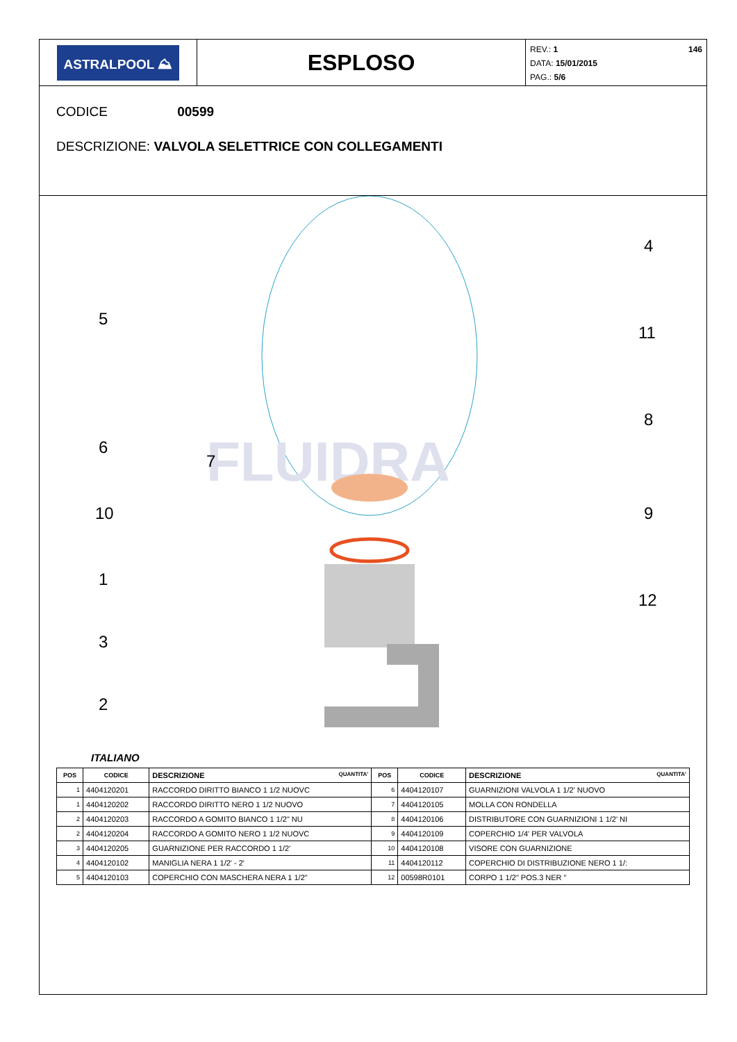ASTRALPOOL ⛰
ESPLOSO
REV.: 1 146
DATA: 15/01/2015
PAG.: 5/6
CODICE 00599
DESCRIZIONE: VALVOLA SELETTRICE CON COLLEGAMENTI
FLUIDRA
4
5
11
8
6
7
10
9
1
12
3
2
ITALIANO
| POS | CODICE | DESCRIZIONE QUANTITA' | POS | CODICE | DESCRIZIONE QUANTITA' |
| --- | --- | --- | --- | --- | --- |
| 1 | 4404120201 | RACCORDO DIRITTO BIANCO 1 1/2 NUOVC | 6 | 4404120107 | GUARNIZIONI VALVOLA 1 1/2' NUOVO |
| 1 | 4404120202 | RACCORDO DIRITTO NERO 1 1/2 NUOVO | 7 | 4404120105 | MOLLA CON RONDELLA |
| 2 | 4404120203 | RACCORDO A GOMITO BIANCO 1 1/2" NU | 8 | 4404120106 | DISTRIBUTORE CON GUARNIZIONI 1 1/2' NI |
| 2 | 4404120204 | RACCORDO A GOMITO NERO 1 1/2 NUOVC | 9 | 4404120109 | COPERCHIO 1/4' PER VALVOLA |
| 3 | 4404120205 | GUARNIZIONE PER RACCORDO 1 1/2' | 10 | 4404120108 | VISORE CON GUARNIZIONE |
| 4 | 4404120102 | MANIGLIA NERA 1 1/2' - 2' | 11 | 4404120112 | COPERCHIO DI DISTRIBUZIONE NERO 1 1/: |
| 5 | 4404120103 | COPERCHIO CON MASCHERA NERA 1 1/2" | 12 | 00598R0101 | CORPO 1 1/2" POS.3 NER " |